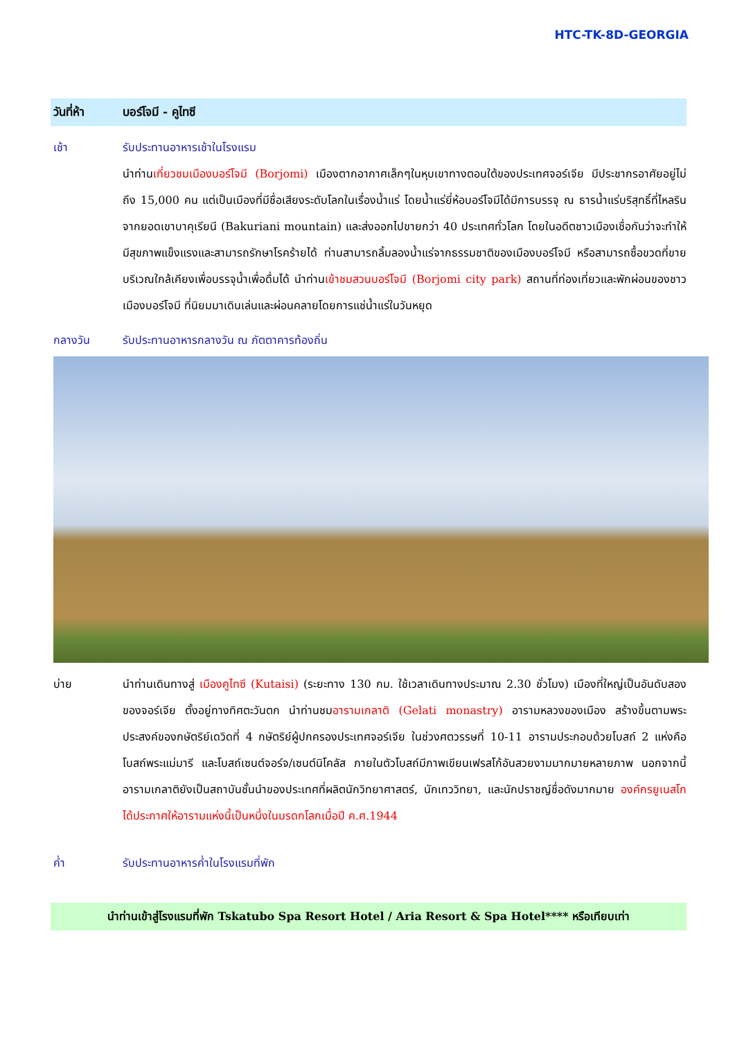HTC-TK-8D-GEORGIA
วันที่ห้า บอร์โจมี - คูไทซี
เช้า รับประทานอาหารเช้าในโรงแรม
นำท่านเที่ยวชมเมืองบอร์โจมี (Borjomi) เมืองตากอากาศเล็กๆในหุบเขาทางตอนใต้ของประเทศจอร์เจีย มีประชากรอาศัยอยู่ไม่ถึง 15,000 คน แต่เป็นเมืองที่มีชื่อเสียงระดับโลกในเรื่องน้ำแร่ โดยน้ำแร่ยี่ห้อบอร์โจมีได้มีการบรรจุ ณ ธารน้ำแร่บริสุทธิ์ที่ไหลรินจากยอดเขาบาคุเรียนี (Bakuriani mountain) และส่งออกไปขายกว่า 40 ประเทศทั่วโลก โดยในอดีตชาวเมืองเชื่อกันว่าจะทำให้มีสุขภาพแข็งแรงและสามารถรักษาโรคร้ายได้ ท่านสามารถลิ้มลองน้ำแร่จากธรรมชาติของเมืองบอร์โจมี หรือสามารถซื้อขวดที่ขายบริเวณใกล้เคียงเพื่อบรรจุน้ำเพื่อดื่มได้ นำท่านเข้าชมสวนบอร์โจมี (Borjomi city park) สถานที่ท่องเที่ยวและพักผ่อนของชาวเมืองบอร์โจมี ที่นิยมมาเดินเล่นและผ่อนคลายโดยการแช่น้ำแร่ในวันหยุด
กลางวัน รับประทานอาหารกลางวัน ณ ภัตตาคารท้องถิ่น
บ่าย นำท่านเดินทางสู่ เมืองคูไทซี (Kutaisi) (ระยะทาง 130 กม. ใช้เวลาเดินทางประมาณ 2.30 ชั่วโมง) เมืองที่ใหญ่เป็นอันดับสองของจอร์เจีย ตั้งอยู่ทางทิศตะวันตก นำท่านชมอารามเกลาติ (Gelati monastry) อารามหลวงของเมือง สร้างขึ้นตามพระประสงค์ของกษัตริย์เดวิดที่ 4 กษัตริย์ผู้ปกครองประเทศจอร์เจีย ในช่วงศตวรรษที่ 10-11 อารามประกอบด้วยโบสถ์ 2 แห่งคือโบสถ์พระแม่มารี และโบสถ์เซนต์จอร์จ/เซนต์นิโคลัส ภายในตัวโบสถ์มีภาพเขียนเฟรสโก้อันสวยงามมากมายหลายภาพ นอกจากนี้อารามเกลาติยังเป็นสถาบันชั้นนำของประเทศที่ผลิตนักวิทยาศาสตร์, นักเทววิทยา, และนักปราชญ์ชื่อดังมากมาย องค์กรยูเนสโกได้ประกาศให้อารามแห่งนี้เป็นหนึ่งในมรดกโลกเมื่อปี ค.ศ.1944
ค่ำ รับประทานอาหารค่ำในโรงแรมที่พัก
นำท่านเข้าสู่โรงแรมที่พัก Tskatubo Spa Resort Hotel / Aria Resort & Spa Hotel**** หรือเทียบเท่า